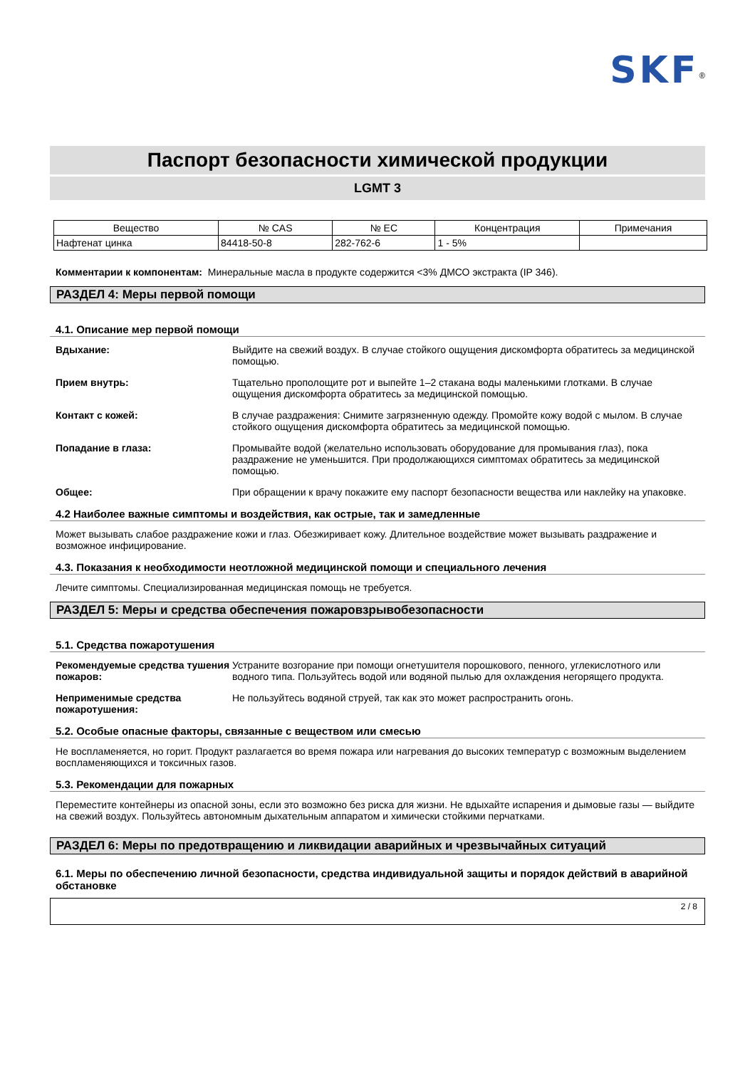SKF<sup>®</sup>
Паспорт безопасности химической продукции
LGMT 3
| Вещество | № CAS | № EC | Концентрация | Примечания |
| --- | --- | --- | --- | --- |
| Нафтенат цинка | 84418-50-8 | 282-762-6 | 1 - 5% | |
Комментарии к компонентам: Минеральные масла в продукте содержится <3% ДМСО экстракта (IP 346).
РАЗДЕЛ 4: Меры первой помощи
4.1. Описание мер первой помощи
Вдыхание: Выйдите на свежий воздух. В случае стойкого ощущения дискомфорта обратитесь за медицинской помощью.
Прием внутрь: Тщательно прополощите рот и выпейте 1–2 стакана воды маленькими глотками. В случае ощущения дискомфорта обратитесь за медицинской помощью.
Контакт с кожей: В случае раздражения: Снимите загрязненную одежду. Промойте кожу водой с мылом. В случае стойкого ощущения дискомфорта обратитесь за медицинской помощью.
Попадание в глаза: Промывайте водой (желательно использовать оборудование для промывания глаз), пока раздражение не уменьшится. При продолжающихся симптомах обратитесь за медицинской помощью.
Общее: При обращении к врачу покажите ему паспорт безопасности вещества или наклейку на упаковке.
4.2 Наиболее важные симптомы и воздействия, как острые, так и замедленные
Может вызывать слабое раздражение кожи и глаз. Обезжиривает кожу. Длительное воздействие может вызывать раздражение и возможное инфицирование.
4.3. Показания к необходимости неотложной медицинской помощи и специального лечения
Лечите симптомы. Специализированная медицинская помощь не требуется.
РАЗДЕЛ 5: Меры и средства обеспечения пожаровзрывобезопасности
5.1. Средства пожаротушения
Рекомендуемые средства тушения пожаров: Устраните возгорание при помощи огнетушителя порошкового, пенного, углекислотного или водного типа. Пользуйтесь водой или водяной пылью для охлаждения негорящего продукта.
Неприменимые средства пожаротушения: Не пользуйтесь водяной струей, так как это может распространить огонь.
5.2. Особые опасные факторы, связанные с веществом или смесью
Не воспламеняется, но горит. Продукт разлагается во время пожара или нагревания до высоких температур с возможным выделением воспламеняющихся и токсичных газов.
5.3. Рекомендации для пожарных
Переместите контейнеры из опасной зоны, если это возможно без риска для жизни. Не вдыхайте испарения и дымовые газы — выйдите на свежий воздух. Пользуйтесь автономным дыхательным аппаратом и химически стойкими перчатками.
РАЗДЕЛ 6: Меры по предотвращению и ликвидации аварийных и чрезвычайных ситуаций
6.1. Меры по обеспечению личной безопасности, средства индивидуальной защиты и порядок действий в аварийной обстановке
2 / 8